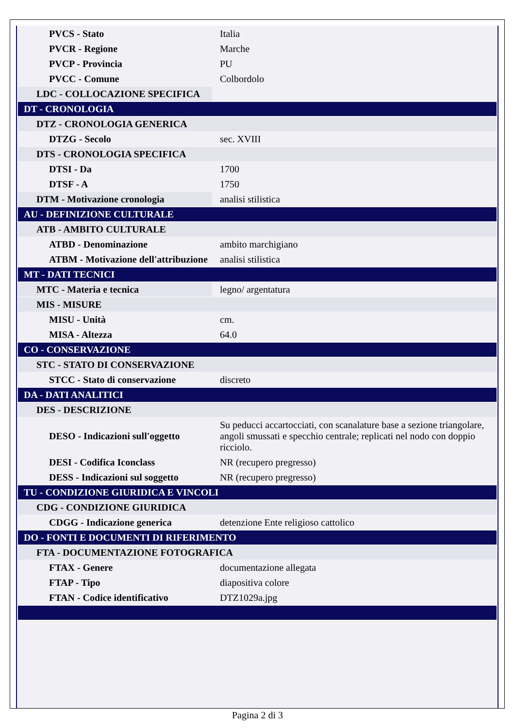| PVCS - Stato | Italia |
| PVCR - Regione | Marche |
| PVCP - Provincia | PU |
| PVCC - Comune | Colbordolo |
| LDC - COLLOCAZIONE SPECIFICA | |
| DT - CRONOLOGIA | |
| DTZ - CRONOLOGIA GENERICA | |
| DTZG - Secolo | sec. XVIII |
| DTS - CRONOLOGIA SPECIFICA | |
| DTSI - Da | 1700 |
| DTSF - A | 1750 |
| DTM - Motivazione cronologia | analisi stilistica |
| AU - DEFINIZIONE CULTURALE | |
| ATB - AMBITO CULTURALE | |
| ATBD - Denominazione | ambito marchigiano |
| ATBM - Motivazione dell'attribuzione | analisi stilistica |
| MT - DATI TECNICI | |
| MTC - Materia e tecnica | legno/ argentatura |
| MIS - MISURE | |
| MISU - Unità | cm. |
| MISA - Altezza | 64.0 |
| CO - CONSERVAZIONE | |
| STC - STATO DI CONSERVAZIONE | |
| STCC - Stato di conservazione | discreto |
| DA - DATI ANALITICI | |
| DES - DESCRIZIONE | |
| DESO - Indicazioni sull'oggetto | Su peducci accartocciati, con scanalature base a sezione triangolare, angoli smussati e specchio centrale; replicati nel nodo con doppio ricciolo. |
| DESI - Codifica Iconclass | NR (recupero pregresso) |
| DESS - Indicazioni sul soggetto | NR (recupero pregresso) |
| TU - CONDIZIONE GIURIDICA E VINCOLI | |
| CDG - CONDIZIONE GIURIDICA | |
| CDGG - Indicazione generica | detenzione Ente religioso cattolico |
| DO - FONTI E DOCUMENTI DI RIFERIMENTO | |
| FTA - DOCUMENTAZIONE FOTOGRAFICA | |
| FTAX - Genere | documentazione allegata |
| FTAP - Tipo | diapositiva colore |
| FTAN - Codice identificativo | DTZ1029a.jpg |
Pagina 2 di 3